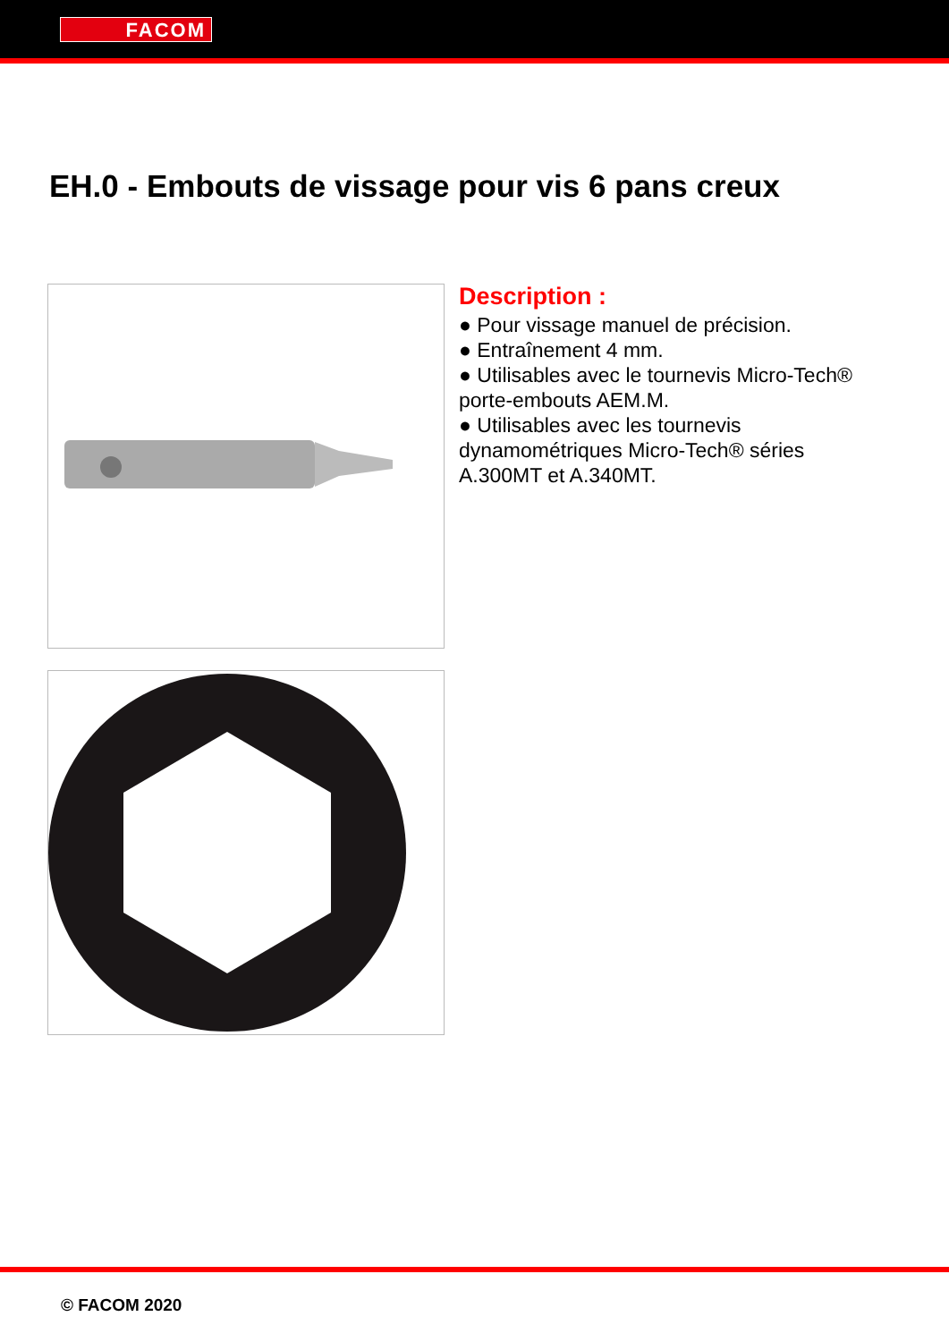FACOM
EH.0 - Embouts de vissage pour vis 6 pans creux
Description :
● Pour vissage manuel de précision.
● Entraînement 4 mm.
● Utilisables avec le tournevis Micro-Tech® porte-embouts AEM.M.
● Utilisables avec les tournevis dynamométriques Micro-Tech® séries A.300MT et A.340MT.
© FACOM 2020